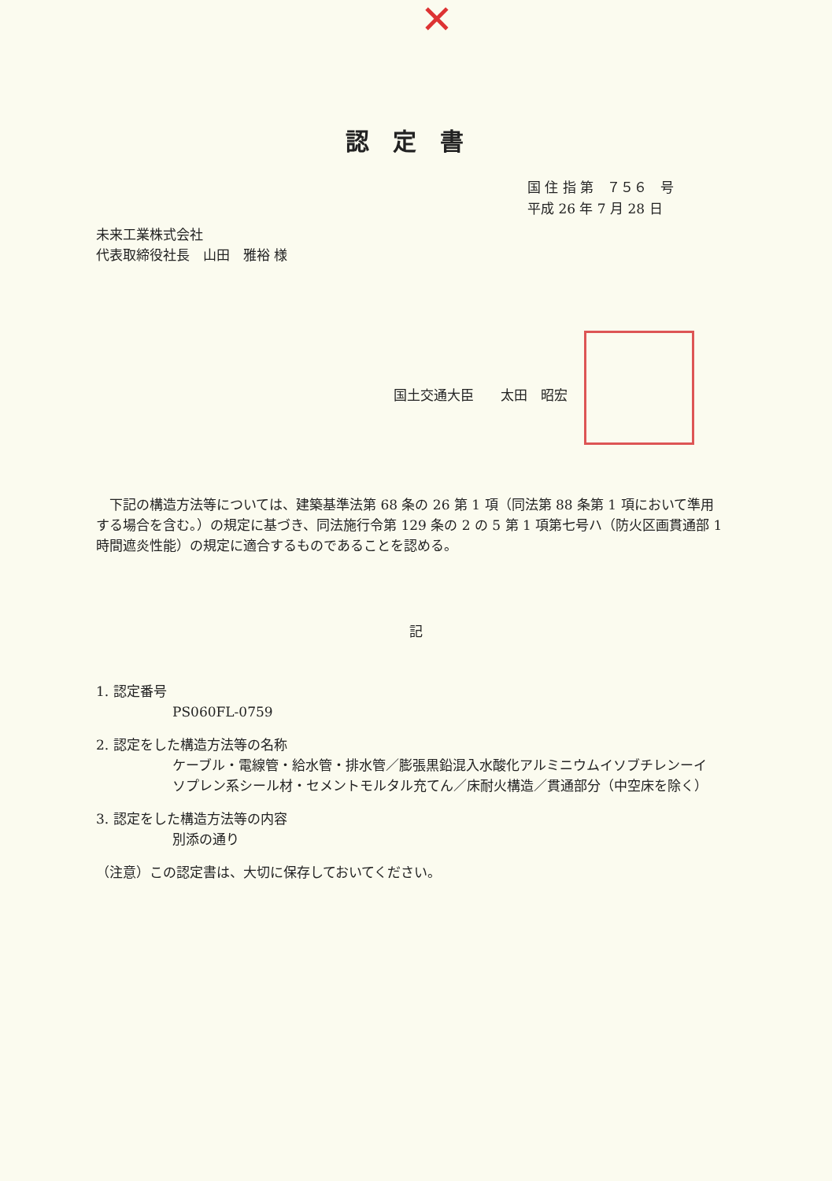✕
認定書
国 住 指 第　７５６　号
平成 26 年 7 月 28 日
未来工業株式会社
代表取締役社長　山田　雅裕 様
国土交通大臣　　太田　昭宏
　下記の構造方法等については、建築基準法第 68 条の 26 第 1 項（同法第 88 条第 1 項において準用する場合を含む。）の規定に基づき、同法施行令第 129 条の 2 の 5 第 1 項第七号ハ（防火区画貫通部 1 時間遮炎性能）の規定に適合するものであることを認める。
記
1. 認定番号
PS060FL-0759
2. 認定をした構造方法等の名称
ケーブル・電線管・給水管・排水管／膨張黒鉛混入水酸化アルミニウムイソブチレンーイソプレン系シール材・セメントモルタル充てん／床耐火構造／貫通部分（中空床を除く）
3. 認定をした構造方法等の内容
別添の通り
（注意）この認定書は、大切に保存しておいてください。